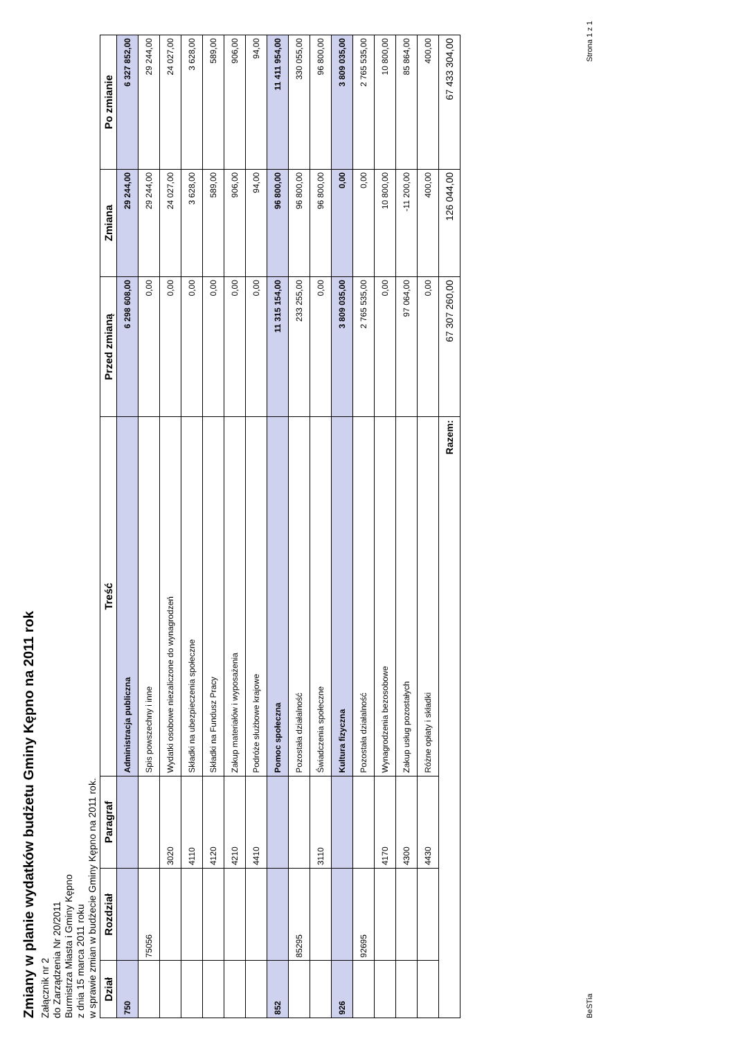Zmiany w planie wydatków budżetu Gminy Kępno na 2011 rok
Załącznik nr 2
do Zarządzenia Nr 20/2011
Burmistrza Miasta i Gminy Kępno
z dnia 15 marca 2011 roku
w sprawie zmian w budżecie Gminy Kępno na 2011 rok.
| Dział | Rozdział | Paragraf | Treść | Przed zmianą | Zmiana | Po zmianie |
| --- | --- | --- | --- | --- | --- | --- |
| 750 | | | Administracja publiczna | 6 298 608,00 | 29 244,00 | 6 327 852,00 |
| | 75056 | | Spis powszechny i inne | 0,00 | 29 244,00 | 29 244,00 |
| | | 3020 | Wydatki osobowe niezaliczone do wynagrodzeń | 0,00 | 24 027,00 | 24 027,00 |
| | | 4110 | Składki na ubezpieczenia społeczne | 0,00 | 3 628,00 | 3 628,00 |
| | | 4120 | Składki na Fundusz Pracy | 0,00 | 589,00 | 589,00 |
| | | 4210 | Zakup materiałów i wyposażenia | 0,00 | 906,00 | 906,00 |
| | | 4410 | Podróże służbowe krajowe | 0,00 | 94,00 | 94,00 |
| 852 | | | Pomoc społeczna | 11 315 154,00 | 96 800,00 | 11 411 954,00 |
| | 85295 | | Pozostała działalność | 233 255,00 | 96 800,00 | 330 055,00 |
| | | 3110 | Świadczenia społeczne | 0,00 | 96 800,00 | 96 800,00 |
| 926 | | | Kultura fizyczna | 3 809 035,00 | 0,00 | 3 809 035,00 |
| | 92695 | | Pozostała działalność | 2 765 535,00 | 0,00 | 2 765 535,00 |
| | | 4170 | Wynagrodzenia bezosobowe | 0,00 | 10 800,00 | 10 800,00 |
| | | 4300 | Zakup usług pozostałych | 97 064,00 | -11 200,00 | 85 864,00 |
| | | 4430 | Różne opłaty i składki | 0,00 | 400,00 | 400,00 |
| Razem: | | | | 67 307 260,00 | 126 044,00 | 67 433 304,00 |
BeSTia Strona 1 z 1